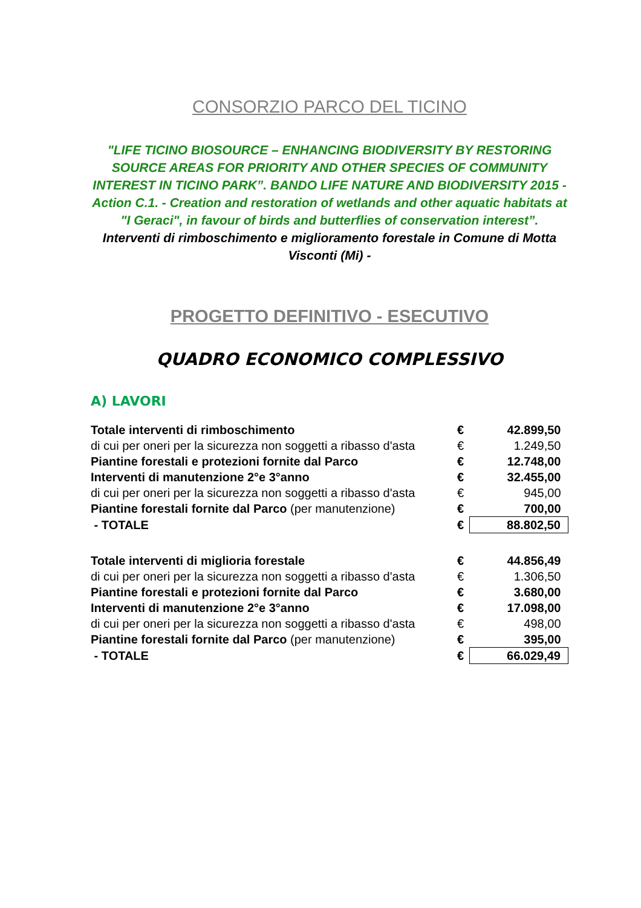CONSORZIO PARCO DEL TICINO
"LIFE TICINO BIOSOURCE – ENHANCING BIODIVERSITY BY RESTORING SOURCE AREAS FOR PRIORITY AND OTHER SPECIES OF COMMUNITY INTEREST IN TICINO PARK”. BANDO LIFE NATURE AND BIODIVERSITY 2015 - Action C.1. - Creation and restoration of wetlands and other aquatic habitats at "I Geraci", in favour of birds and butterflies of conservation interest”. Interventi di rimboschimento e miglioramento forestale in Comune di Motta Visconti (Mi) -
PROGETTO DEFINITIVO - ESECUTIVO
QUADRO ECONOMICO COMPLESSIVO
A) LAVORI
| Totale interventi di rimboschimento | € | 42.899,50 |
| di cui per oneri per la sicurezza non soggetti a ribasso d'asta | € | 1.249,50 |
| Piantine forestali e protezioni fornite dal Parco | € | 12.748,00 |
| Interventi di manutenzione 2°e 3°anno | € | 32.455,00 |
| di cui per oneri per la sicurezza non soggetti a ribasso d'asta | € | 945,00 |
| Piantine forestali fornite dal Parco (per manutenzione) | € | 700,00 |
| - TOTALE | € | 88.802,50 |
| Totale interventi di miglioria forestale | € | 44.856,49 |
| di cui per oneri per la sicurezza non soggetti a ribasso d'asta | € | 1.306,50 |
| Piantine forestali e protezioni fornite dal Parco | € | 3.680,00 |
| Interventi di manutenzione 2°e 3°anno | € | 17.098,00 |
| di cui per oneri per la sicurezza non soggetti a ribasso d'asta | € | 498,00 |
| Piantine forestali fornite dal Parco (per manutenzione) | € | 395,00 |
| - TOTALE | € | 66.029,49 |